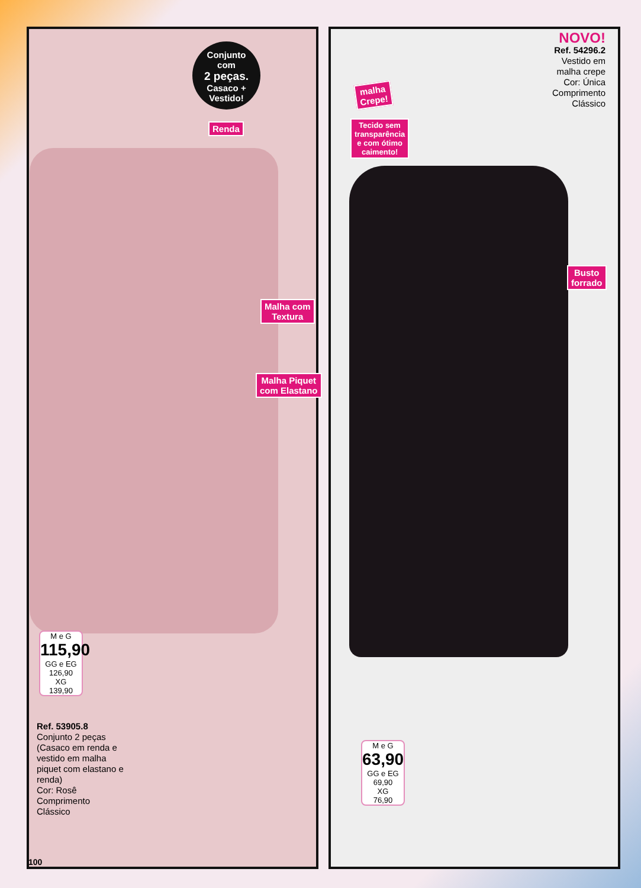NOVO!
Ref. 54296.2
Vestido em
malha crepe
Cor: Única
Comprimento
Clássico
Conjunto
com
2 peças.
Casaco +
Vestido!
Renda
malha
Crepe!
Tecido sem
transparência
e com ótimo
caimento!
Malha com
Textura
Malha Piquet
com Elastano
Busto
forrado
M e G
115,90
GG e EG
126,90
XG
139,90
M e G
63,90
GG e EG
69,90
XG
76,90
Ref. 53905.8
Conjunto 2 peças (Casaco em renda e vestido em malha piquet com elastano e renda)
Cor: Rosê
Comprimento Clássico
100